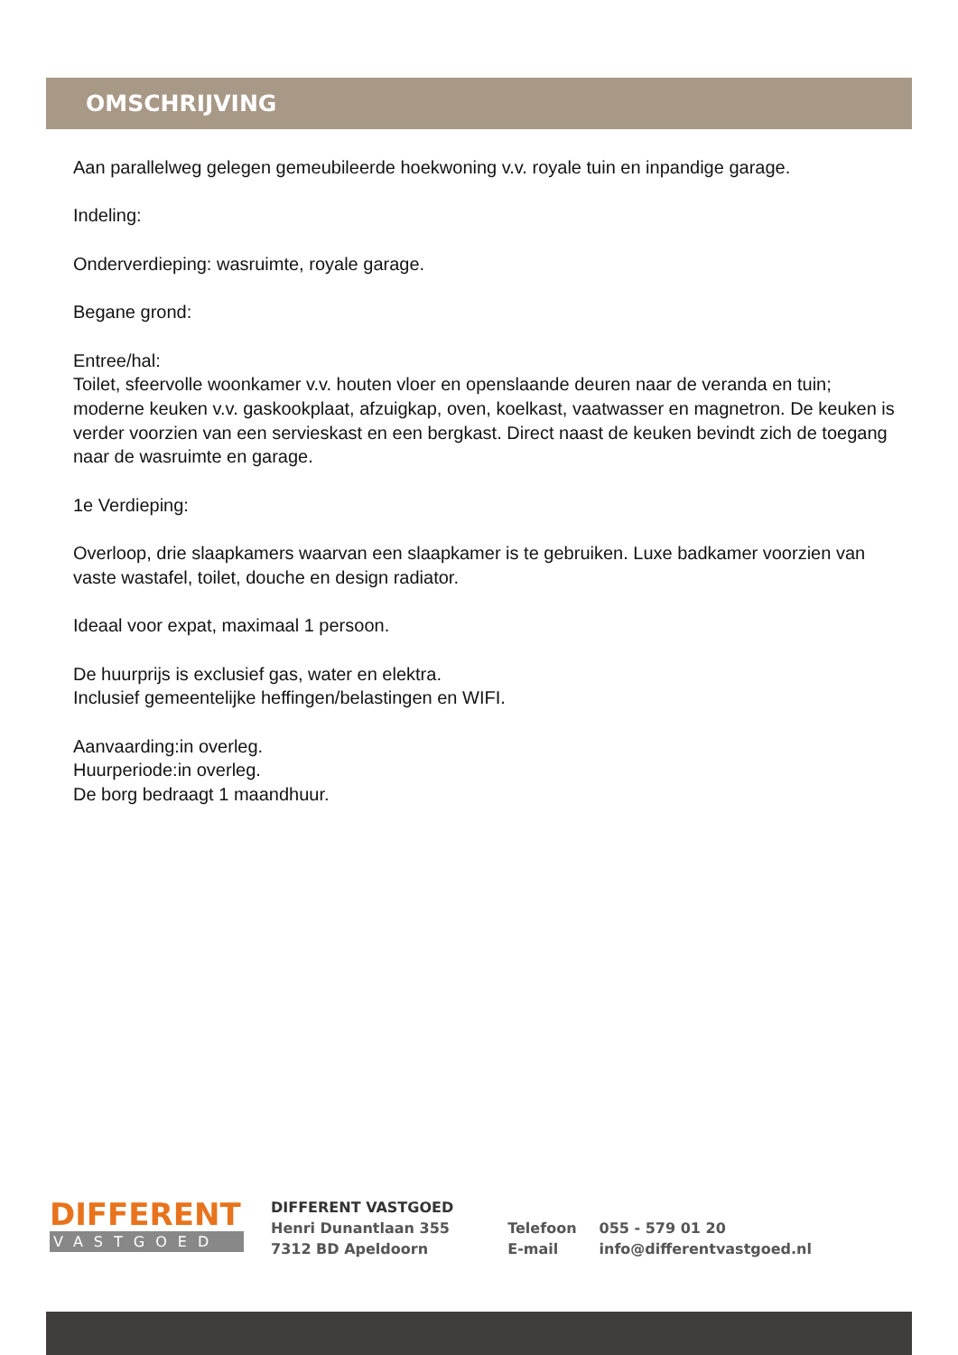OMSCHRIJVING
Aan parallelweg gelegen gemeubileerde hoekwoning v.v. royale tuin en inpandige garage.
Indeling:
Onderverdieping: wasruimte, royale garage.
Begane grond:
Entree/hal:
Toilet, sfeervolle woonkamer v.v. houten vloer en openslaande deuren naar de veranda en tuin; moderne keuken v.v. gaskookplaat, afzuigkap, oven, koelkast, vaatwasser en magnetron. De keuken is verder voorzien van een servieskast en een bergkast. Direct naast de keuken bevindt zich de toegang naar de wasruimte en garage.
1e Verdieping:
Overloop, drie slaapkamers waarvan een slaapkamer is te gebruiken. Luxe badkamer voorzien van vaste wastafel, toilet, douche en design radiator.
Ideaal voor expat, maximaal 1 persoon.
De huurprijs is exclusief gas, water en elektra.
Inclusief gemeentelijke heffingen/belastingen en WIFI.
Aanvaarding:in overleg.
Huurperiode:in overleg.
De borg bedraagt 1 maandhuur.
DIFFERENT
VASTGOED
DIFFERENT VASTGOED
Henri Dunantlaan 355
7312 BD Apeldoorn
Telefoon
E-mail
055 - 579 01 20
info@differentvastgoed.nl